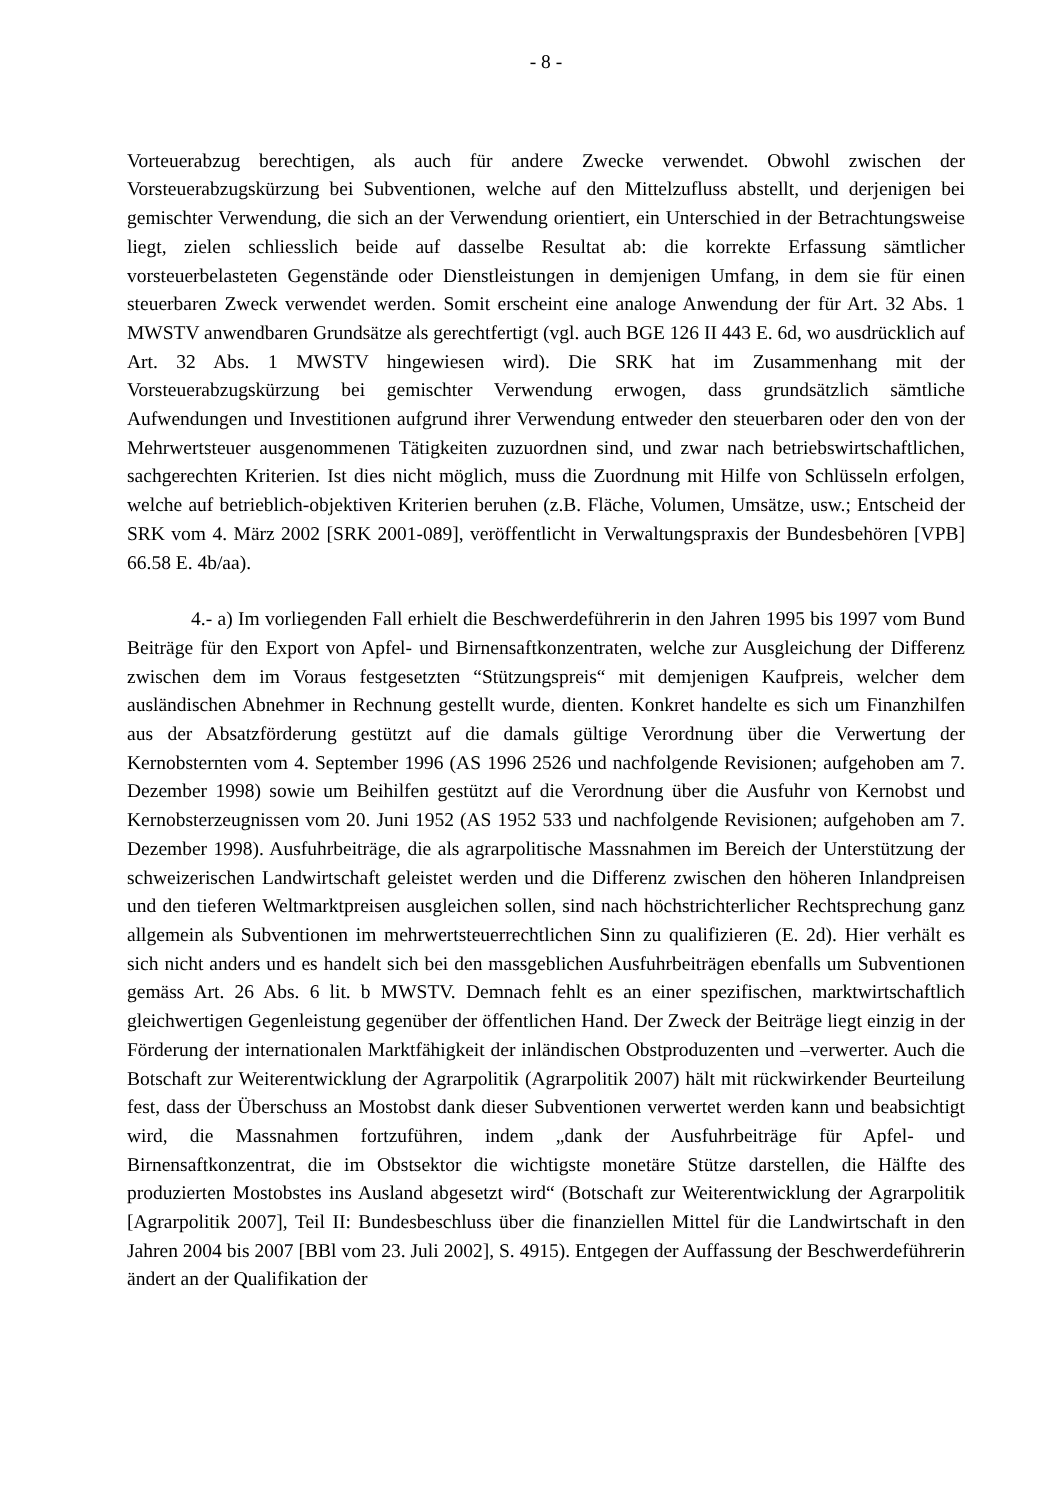- 8 -
Vorteuerabzug berechtigen, als auch für andere Zwecke verwendet. Obwohl zwischen der Vorsteuerabzugskürzung bei Subventionen, welche auf den Mittelzufluss abstellt, und derjenigen bei gemischter Verwendung, die sich an der Verwendung orientiert, ein Unterschied in der Betrachtungsweise liegt, zielen schliesslich beide auf dasselbe Resultat ab: die korrekte Erfassung sämtlicher vorsteuerbelasteten Gegenstände oder Dienstleistungen in demjenigen Umfang, in dem sie für einen steuerbaren Zweck verwendet werden. Somit erscheint eine analoge Anwendung der für Art. 32 Abs. 1 MWSTV anwendbaren Grundsätze als gerechtfertigt (vgl. auch BGE 126 II 443 E. 6d, wo ausdrücklich auf Art. 32 Abs. 1 MWSTV hingewiesen wird). Die SRK hat im Zusammenhang mit der Vorsteuerabzugskürzung bei gemischter Verwendung erwogen, dass grundsätzlich sämtliche Aufwendungen und Investitionen aufgrund ihrer Verwendung entweder den steuerbaren oder den von der Mehrwertsteuer ausgenommenen Tätigkeiten zuzuordnen sind, und zwar nach betriebswirtschaftlichen, sachgerechten Kriterien. Ist dies nicht möglich, muss die Zuordnung mit Hilfe von Schlüsseln erfolgen, welche auf betrieblich-objektiven Kriterien beruhen (z.B. Fläche, Volumen, Umsätze, usw.; Entscheid der SRK vom 4. März 2002 [SRK 2001-089], veröffentlicht in Verwaltungspraxis der Bundesbehören [VPB] 66.58 E. 4b/aa).
4.- a) Im vorliegenden Fall erhielt die Beschwerdeführerin in den Jahren 1995 bis 1997 vom Bund Beiträge für den Export von Apfel- und Birnensaftkonzentraten, welche zur Ausgleichung der Differenz zwischen dem im Voraus festgesetzten “Stützungspreis“ mit demjenigen Kaufpreis, welcher dem ausländischen Abnehmer in Rechnung gestellt wurde, dienten. Konkret handelte es sich um Finanzhilfen aus der Absatzförderung gestützt auf die damals gültige Verordnung über die Verwertung der Kernobsternten vom 4. September 1996 (AS 1996 2526 und nachfolgende Revisionen; aufgehoben am 7. Dezember 1998) sowie um Beihilfen gestützt auf die Verordnung über die Ausfuhr von Kernobst und Kernobsterzeugnissen vom 20. Juni 1952 (AS 1952 533 und nachfolgende Revisionen; aufgehoben am 7. Dezember 1998). Ausfuhrbeiträge, die als agrarpolitische Massnahmen im Bereich der Unterstützung der schweizerischen Landwirtschaft geleistet werden und die Differenz zwischen den höheren Inlandpreisen und den tieferen Weltmarktpreisen ausgleichen sollen, sind nach höchstrichterlicher Rechtsprechung ganz allgemein als Subventionen im mehrwertsteuerrechtlichen Sinn zu qualifizieren (E. 2d). Hier verhält es sich nicht anders und es handelt sich bei den massgeblichen Ausfuhrbeiträgen ebenfalls um Subventionen gemäss Art. 26 Abs. 6 lit. b MWSTV. Demnach fehlt es an einer spezifischen, marktwirtschaftlich gleichwertigen Gegenleistung gegenüber der öffentlichen Hand. Der Zweck der Beiträge liegt einzig in der Förderung der internationalen Marktfähigkeit der inländischen Obstproduzenten und –verwerter. Auch die Botschaft zur Weiterentwicklung der Agrarpolitik (Agrarpolitik 2007) hält mit rückwirkender Beurteilung fest, dass der Überschuss an Mostobst dank dieser Subventionen verwertet werden kann und beabsichtigt wird, die Massnahmen fortzuführen, indem „dank der Ausfuhrbeiträge für Apfel- und Birnensaftkonzentrat, die im Obstsektor die wichtigste monetäre Stütze darstellen, die Hälfte des produzierten Mostobstes ins Ausland abgesetzt wird“ (Botschaft zur Weiterentwicklung der Agrarpolitik [Agrarpolitik 2007], Teil II: Bundesbeschluss über die finanziellen Mittel für die Landwirtschaft in den Jahren 2004 bis 2007 [BBl vom 23. Juli 2002], S. 4915). Entgegen der Auffassung der Beschwerdeführerin ändert an der Qualifikation der